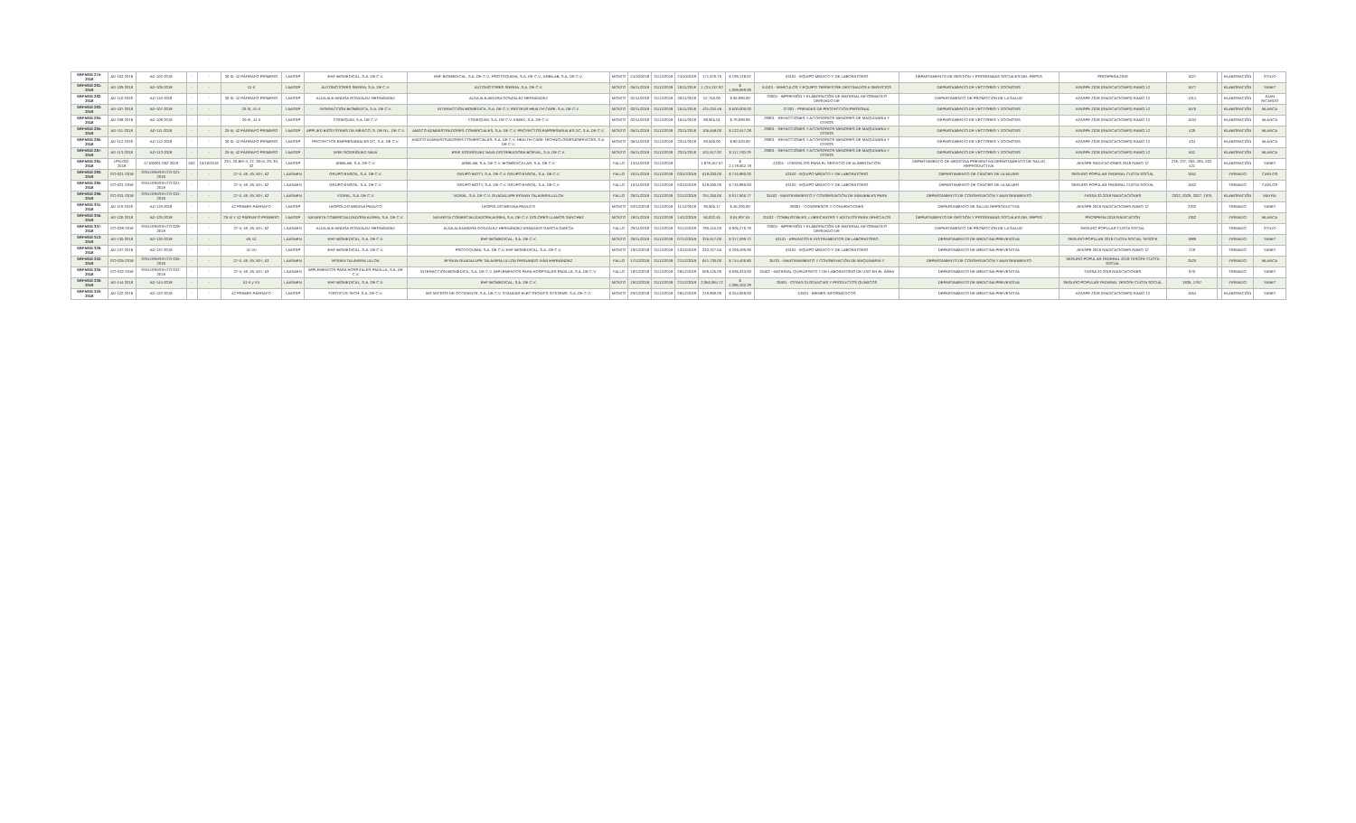| SRFMSG 275-2018 | AD-102-2018 | AD-102-2018 | - | - | 26-III, 42 PÁRRAFO PRIMERO | LAASSP | EHF BIOMEDICAL, S.A. DE C.V. | EHF BIOMEDICAL, S.A. DE C.V., PROTOQUIMA, S.A. DE C.V., ARBILAB, S.A. DE C.V. | MONTO | 24/10/2018 | 31/12/2018 | 24/10/2018 | 171,670.75 | $ 199,138.07 | 53101 - EQUIPO MÉDICO Y DE LABORATORIO | DEPARTAMENTO DE GESTIÓN Y PROGRAMAS SOCIALES DEL REPSS | PROSPERA 2018 | 1627 | | ELABORACIÓN | OTILIO |
| SRFMSG 281-2018 | AD-109-2018 | AD-109-2018 | - | - | 41-II | LAASSP | AUTOMOTORES SIERRA, S.A. DE C.V. | AUTOMOTORES SIERRA, S.A. DE C.V. | MONTO | 05/11/2018 | 31/12/2018 | 16/11/2018 | 1,724,137.92 | $ 1,999,999.99 | 54103 - VEHÍCULOS Y EQUIPO TERRESTRE DESTINADOS A SERVICIOS | DEPARTAMENTO DE VECTORES Y ZOONOSIS | AFASPE 2018 (RADICACIONES) RAMO 12 | 1577 | | ELABORACIÓN | YANET |
| SRFMSG 282-2018 | AD-110-2018 | AD-110-2018 | - | - | 26-III, 42 PÁRRAFO PRIMERO | LAASSP | ALDA ALEJANDRA GONZÁLEZ HERNÁNDEZ | ALDA ALEJANDRA GONZÁLEZ HERNÁNDEZ | MONTO | 01/11/2018 | 31/12/2018 | 20/11/2018 | 57,750.00 | $ 66,990.00 | 33604 - IMPRESIÓN Y ELABORACIÓN DE MATERIAL INFORMATIVO DERIVADO DE | DEPARTAMENTO DE PROMOCIÓN DE LA SALUD | AFASPE 2018 (RADICACIONES) RAMO 12 | 1314 | | ELABORACIÓN | JUAN RICARDO |
| SRFMSG 283-2018 | AD-107-2018 | AD-107-2018 | - | - | 26-III, 41-X | LAASSP | INTERACCIÓN BIOMÉDICA, S.A. DE C.V. | INTERACCIÓN BIOMÉDICA, S.A. DE C.V. PASTEUR HEALTH CARE, S.A. DE C.V. | MONTO | 02/11/2018 | 31/12/2018 | 15/11/2018 | 431,034.48 | $ 500,000.00 | 27201 - PRENDAS DE PROTECCIÓN PERSONAL | DEPARTAMENTO DE VECTORES Y ZOONOSIS | AFASPE 2018 (RADICACIONES) RAMO 12 | 1576 | | ELABORACIÓN | BLANCA |
| SRFMSG 284-2018 | AD-108-2018 | AD-108-2018 | - | - | 26-III, 41-II | LAASSP | CODEQUIM, S.A. DE C.V. | CODEQUIM, S.A. DE C.V. KIMEX, S.A. DE C.V. | MONTO | 02/11/2018 | 31/12/2018 | 15/11/2018 | 68,965.51 | $ 79,999.99 | 29801 - REFACCIONES Y ACCESORIOS MENORES DE MAQUINARIA Y OTROS | DEPARTAMENTO DE VECTORES Y ZOONOSIS | AFASPE 2018 (RADICACIONES) RAMO 12 | 1534 | | ELABORACIÓN | BLANCA |
| SRFMSG 285-2018 | AD-111-2018 | AD-111-2018 | - | - | 26-III, 42 PÁRRAFO PRIMERO | LAASSP | APPLIED BIOSYSTEMS DE MÉXICO, S. DE R.L. DE C.V. | AMDCO ADMINISTRADORES COMERCIALES, S.A. DE C.V. PROYECTOS EMPRESARIALES DC, S.A. DE C.V. | MONTO | 05/11/2018 | 31/12/2018 | 23/11/2018 | 105,558.00 | $ 122,447.28 | 29801 - REFACCIONES Y ACCESORIOS MENORES DE MAQUINARIA Y OTROS | DEPARTAMENTO DE VECTORES Y ZOONOSIS | AFASPE 2018 (RADICACIONES) RAMO 12 | 429 | | ELABORACIÓN | BLANCA |
| SRFMSG 286-2018 | AD-112-2018 | AD-112-2018 | - | - | 26-III, 42 PÁRRAFO PRIMERO | LAASSP | PROYECTOS EMPRESARIALES DC, S.A. DE C.V. | AMDCO ADMINISTRADORES COMERCIALES, S.A. DE C.V. HEALTH CARE TECHNOLOGIES&SERVICES, S.A. DE C.V. | MONTO | 05/11/2018 | 31/12/2018 | 23/11/2018 | 69,500.00 | $ 80,620.00 | 29801 - REFACCIONES Y ACCESORIOS MENORES DE MAQUINARIA Y OTROS | DEPARTAMENTO DE VECTORES Y ZOONOSIS | AFASPE 2018 (RADICACIONES) RAMO 12 | 434 | | ELABORACIÓN | BLANCA |
| SRFMSG 287-2018 | AD-113-2018 | AD-113-2018 | - | - | 26-III, 42 PÁRRAFO PRIMERO | LAASSP | ERIK RODRÍGUEZ NAVA | ERIK RODRÍGUEZ NAVA DISTRIBUIDORA BOEVAL, S.A. DE C.V. | MONTO | 05/11/2018 | 31/12/2018 | 23/11/2018 | 101,517.92 | $ 117,760.79 | 29801 - REFACCIONES Y ACCESORIOS MENORES DE MAQUINARIA Y OTROS | DEPARTAMENTO DE VECTORES Y ZOONOSIS | AFASPE 2018 (RADICACIONES) RAMO 12 | 561 | | ELABORACIÓN | BLANCA |
| SRFMSG 291-2018 | LPN-002-2018 | 47100001-002-2018 | 002 | 16/10/2018 | 26-I, 26 BIS-II, 27, 28-III, 29, 30, 32 | LAASSP | ARBILAB, S.A. DE C.V. | ARBILAB, S.A. DE C.V. BIOMÉDICA LAG, S.A. DE C.V. | FALLO | 13/11/2018 | 31/12/2018 | | 1,878,157.57 | $ 2,178,662.78 | 22301 - UTENSILIOS PARA EL SERVICIO DE ALIMENTACIÓN | DEPARTAMENTO DE MEDICINA PREVENTIVA DEPARTAMENTO DE SALUD REPRODUCTIVA | AFASPE RADICACIONES 2018 RAMO 12 | 218, 237, 259, 265, 262, 421 | | ELABORACIÓN | YANET |
| SRFMSG 293-2018 | ITO-021-2018 | SSN-DRMSG-ITO-021-2018 | - | - | 27-II, 48, 49, 50-I, 52 | LAASAEN | GRUPO ENSOIL, S.A. DE C.V. | GRUPO BIOTY, S.A. DE C.V. GRUPO ENSOIL, S.A. DE C.V. | FALLO | 16/11/2018 | 31/12/2018 | 03/12/2018 | 618,000.00 | $ 716,880.00 | 53102 - EQUIPO MÉDICO Y DE LABORATORIO | DEPARTAMENTO DE CÁNCER DE LA MUJER | SEGURO POPULAR FEDERAL CUOTA SOCIAL | 1551 | | FIRMADO | CARLOS |
| SRFMSG 295-2018 | ITO-021-2018 | SSN-DRMSG-ITO-021-2018 | - | - | 27-II, 48, 49, 50-I, 52 | LAASAEN | GRUPO ENSOIL, S.A. DE C.V. | GRUPO BIOTY, S.A. DE C.V. GRUPO ENSOIL, S.A. DE C.V. | FALLO | 16/11/2018 | 31/12/2018 | 03/12/2018 | 618,000.00 | $ 716,880.00 | 53102 - EQUIPO MÉDICO Y DE LABORATORIO | DEPARTAMENTO DE CÁNCER DE LA MUJER | SEGURO POPULAR FEDERAL CUOTA SOCIAL | 1552 | | FIRMADO | CARLOS |
| SRFMSG 299-2018 | ITO-031-2018 | SSN-DRMSG-ITO-031-2018 | - | - | 27-II, 48, 49, 50-I, 52 | LAASAEN | VIDRAL, S.A. DE C.V. | VIDRAL, S.A. DE C.V. GUADALUPE EFRAIN TALAVERA ULLOA | FALLO | 26/11/2018 | 31/12/2018 | 31/12/2018 | 791,350.66 | $ 917,966.77 | 35102 - MANTENIMIENTO Y CONSERVACIÓN DE INMUEBLES PARA | DEPARTAMENTO DE CONSERVACIÓN Y MANTENIMIENTO | FASSA 33 2018 RADICACIONES | 2032, 2029, 2027, 1975 | | ELABORACIÓN | MAYRA |
| SRFMSG 301-2018 | AD-119-2018 | AD-119-2018 | - | - | 42 PRIMER PÁRRAFO | LAASSP | LEOPOLDO MEDINA PANUCO | LEOPOLDO MEDINA PANUCO | MONTO | 03/12/2018 | 31/12/2018 | 11/12/2018 | 39,905.17 | $ 46,290.00 | 38301 - CONGRESOS Y CONVENCIONES | DEPARTAMENTO DE SALUD REPRODUCTIVA | AFASPE 2018 RADICACIONES RAMO 12 | 2302 | | FIRMADO | YANET |
| SRFMSG 306-2018 | AD-126-2018 | AD-126-2018 | - | - | 26-III Y 42 PÁRRAFO PRIMERO | LAASSP | NAYARITA COMERCIALIZADORA AUREA, S.A. DE C.V. | NAYARITA COMERCIALIZADORA AUREA, S.A. DE C.V. DOLORES LLAMOS SÁNCHEZ | MONTO | 18/11/2018 | 31/12/2018 | 14/12/2018 | 56,032.45 | $ 64,997.64 | 26102 - COMBUSTIBLES, LUBRICANTES Y ADITIVOS PARA VEHÍCULOS | DEPARTAMENTO DE GESTIÓN Y PROGRAMAS SOCIALES DEL REPSS | PROSPERA 2018 RADICACIÓN | 1362 | | FIRMADO | BLANCA |
| SRFMSG 307-2018 | ITO-028-2018 | SSN-DRMSG-ITO-028-2018 | - | - | 27-II, 48, 49, 50-I, 52 | LAASAEN | ALDA ALEJANDRA GONZÁLEZ HERNÁNDEZ | ALDA ALEJANDRA GONZÁLEZ HERNÁNDEZ ARMANDO GARCÍA GARCÍA | FALLO | 29/11/2018 | 31/12/2018 | 31/12/2018 | 780,415.03 | $ 905,276.79 | 33604 - IMPRESIÓN Y ELABORACIÓN DE MATERIAL INFORMATIVO DERIVADO DE | DEPARTAMENTO DE PROMOCIÓN DE LA SALUD | SEGURO POPULAR CUOTA SOCIAL | | | FIRMADO | OTILIO |
| SRFMSG 313-2018 | AD-130-2018 | AD-130-2018 | - | - | 48, 51 | LAASAEN | EHF BIOMEDICAL, S.A. DE C.V. | EHF BIOMEDICAL, S.A. DE C.V. | MONTO | 26/11/2018 | 31/12/2018 | 07/12/2018 | 325,517.00 | $ 377,599.72 | 53101 - APARATOS E INSTRUMENTOS DE LABORATORIO | DEPARTAMENTO DE MEDICINA PREVENTIVA | SEGURO POPULAR 2018 CUOTA SOCIAL TESOFE | 1889 | | FIRMADO | YANET |
| SRFMSG 328-2018 | AD-137-2018 | AD-137-2018 | - | - | 41-VII | LAASSP | EHF BIOMEDICAL, S.A. DE C.V. | PROTOQUIMA, S.A. DE C.V. EHF BIOMEDICAL, S.A. DE C.V. | MONTO | 10/12/2018 | 31/12/2018 | 13/12/2018 | 232,327.55 | $ 269,499.96 | 53101 - EQUIPO MÉDICO Y DE LABORATORIO | DEPARTAMENTO DE MEDICINA PREVENTIVA | AFASPE 2018 RADICACIONES RAMO 12 | 218 | | FIRMADO | YANET |
| SRFMSG 332-2018 | ITO-035-2018 | SSN-DRMSG-ITO-035-2018 | - | - | 27-II, 48, 49, 50-I, 53 | LAASAEN | EFRAIN TALAVERA ULLOA | EFRAIN GUADALUPE TALAVERA ULLOA FERNANDO IVÁN HERNÁNDEZ | FALLO | 17/12/2018 | 31/12/2018 | 21/12/2018 | 641,730.00 | $ 744,406.80 | 35701 - MANTENIMIENTO Y CONSERVACIÓN DE MAQUINARIA Y | DEPARTAMENTO DE CONSERVACIÓN Y MANTENIMIENTO | SEGURO POPULAR FEDERAL 2018 TESOFE CUOTA SOCIAL | 2526 | | FIRMADO | BLANCA |
| SRFMSG 336-2018 | ITO-032-2018 | SSN-DRMSG-ITO-032-2018 | - | - | 27-II, 48, 49, 50-I, 53 | LAASAEN | IMPLEMENTOS PARA HOSPITALES PADILLA, S.A. DE C.V. | INTERACCIÓN BIOMÉDICA, S.A. DE C.V. IMPLEMENTOS PARA HOSPITALES PADILLA, S.A. DE C.V. | FALLO | 18/12/2018 | 31/12/2018 | 28/12/2018 | 599,425.00 | $ 695,333.00 | 25402 - MATERIAL QUIRÚRGICO Y DE LABORATORIO DE USO EN EL ÁREA | DEPARTAMENTO DE MEDICINA PREVENTIVA | FASSA 33 2018 RADICACIONES | 970 | | FIRMADO | YANET |
| SRFMSG 338-2018 | AD-144-2018 | AD-144-2018 | - | - | 51-II y VII | LAASAEN | EHF BIOMEDICAL, S.A. DE C.V. | EHF BIOMEDICAL, S.A. DE C.V. | MONTO | 19/12/2018 | 31/12/2018 | 21/12/2018 | 2,056,984.72 | $ 2,386,102.28 | 25901 - OTRAS SUSTANCIAS Y PRODUCTOS QUÍMICOS | DEPARTAMENTO DE MEDICINA PREVENTIVA | SEGURO POPULAR FEDERAL TESOFE CUOTA SOCIAL | 1839, 1797 | | FIRMADO | YANET |
| SRFMSG 340-2018 | AD-122-2018 | AD-122-2018 | - | - | 42 PRIMER PÁRRAFO | LAASSP | FORTICUS TECH, S.A. DE C.V. | MG MICROS DE OCCIDENTE, S.A. DE C.V. STANDAR ELECTRONICS SYSTEMS, S.A. DE C.V. | MONTO | 20/12/2018 | 31/12/2018 | 28/12/2018 | 219,800.00 | $ 254,968.00 | 51501 - BIENES INFORMÁTICOS | DEPARTAMENTO DE MEDICINA PREVENTIVA | AFASPE 2018 (RADICACIONES) RAMO 12 | 1564 | | ELABORACIÓN | YANET |